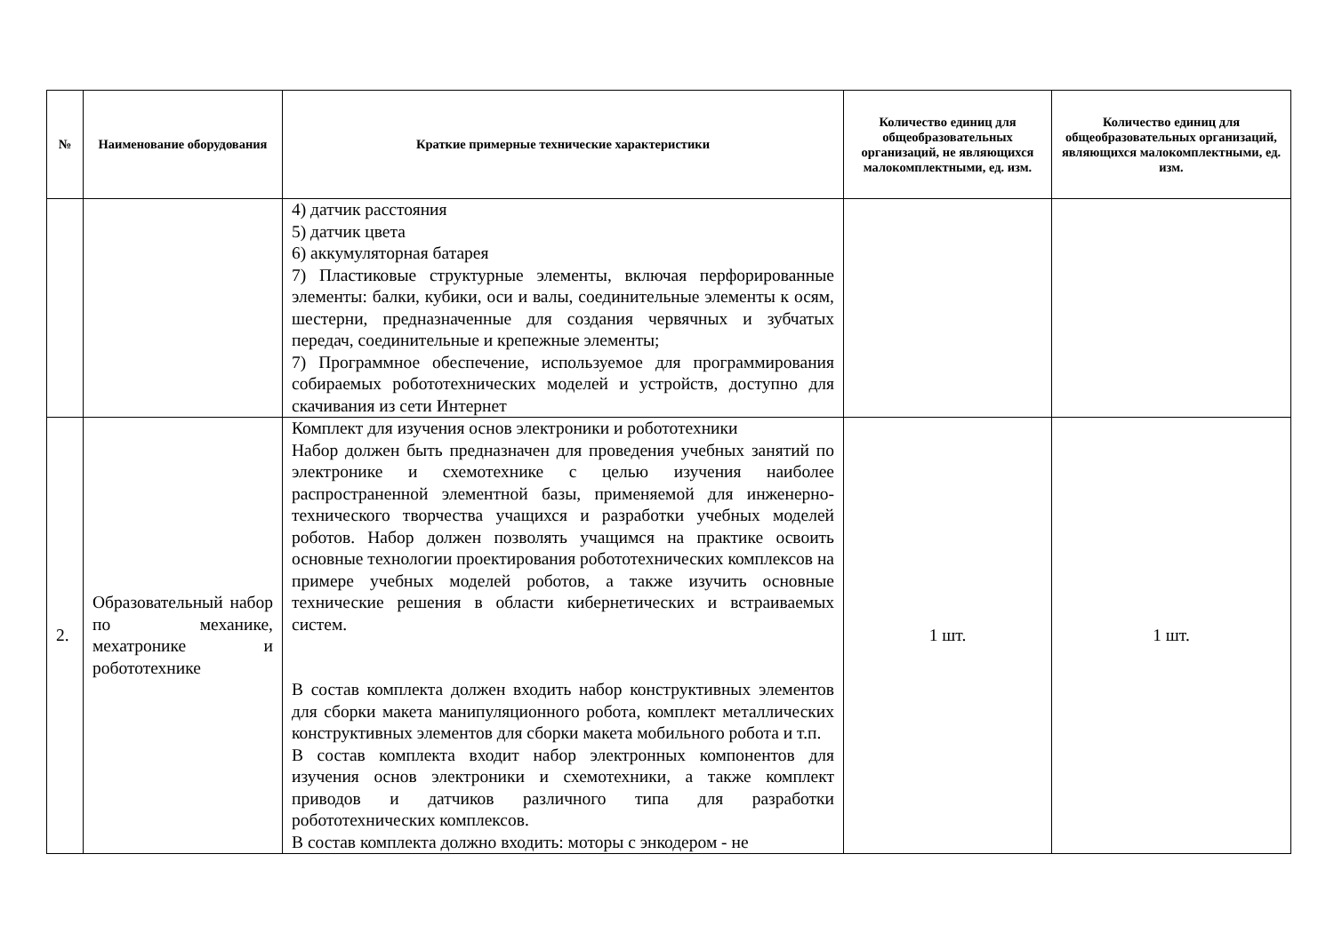| № | Наименование оборудования | Краткие примерные технические характеристики | Количество единиц для общеобразовательных организаций, не являющихся малокомплектными, ед. изм. | Количество единиц для общеобразовательных организаций, являющихся малокомплектными, ед. изм. |
| --- | --- | --- | --- | --- |
| | | 4) датчик расстояния 5) датчик цвета 6) аккумуляторная батарея 7) Пластиковые структурные элементы, включая перфорированные элементы: балки, кубики, оси и валы, соединительные элементы к осям, шестерни, предназначенные для создания червячных и зубчатых передач, соединительные и крепежные элементы; 7) Программное обеспечение, используемое для программирования собираемых робототехнических моделей и устройств, доступно для скачивания из сети Интернет | | |
| 2. | Образовательный набор по механике, мехатронике и робототехнике | Комплект для изучения основ электроники и робототехники Набор должен быть предназначен для проведения учебных занятий по электронике и схемотехнике с целью изучения наиболее распространенной элементной базы, применяемой для инженерно-технического творчества учащихся и разработки учебных моделей роботов. Набор должен позволять учащимся на практике освоить основные технологии проектирования робототехнических комплексов на примере учебных моделей роботов, а также изучить основные технические решения в области кибернетических и встраиваемых систем. В состав комплекта должен входить набор конструктивных элементов для сборки макета манипуляционного робота, комплект металлических конструктивных элементов для сборки макета мобильного робота и т.п. В состав комплекта входит набор электронных компонентов для изучения основ электроники и схемотехники, а также комплект приводов и датчиков различного типа для разработки робототехнических комплексов. В состав комплекта должно входить: моторы с энкодером - не | 1 шт. | 1 шт. |